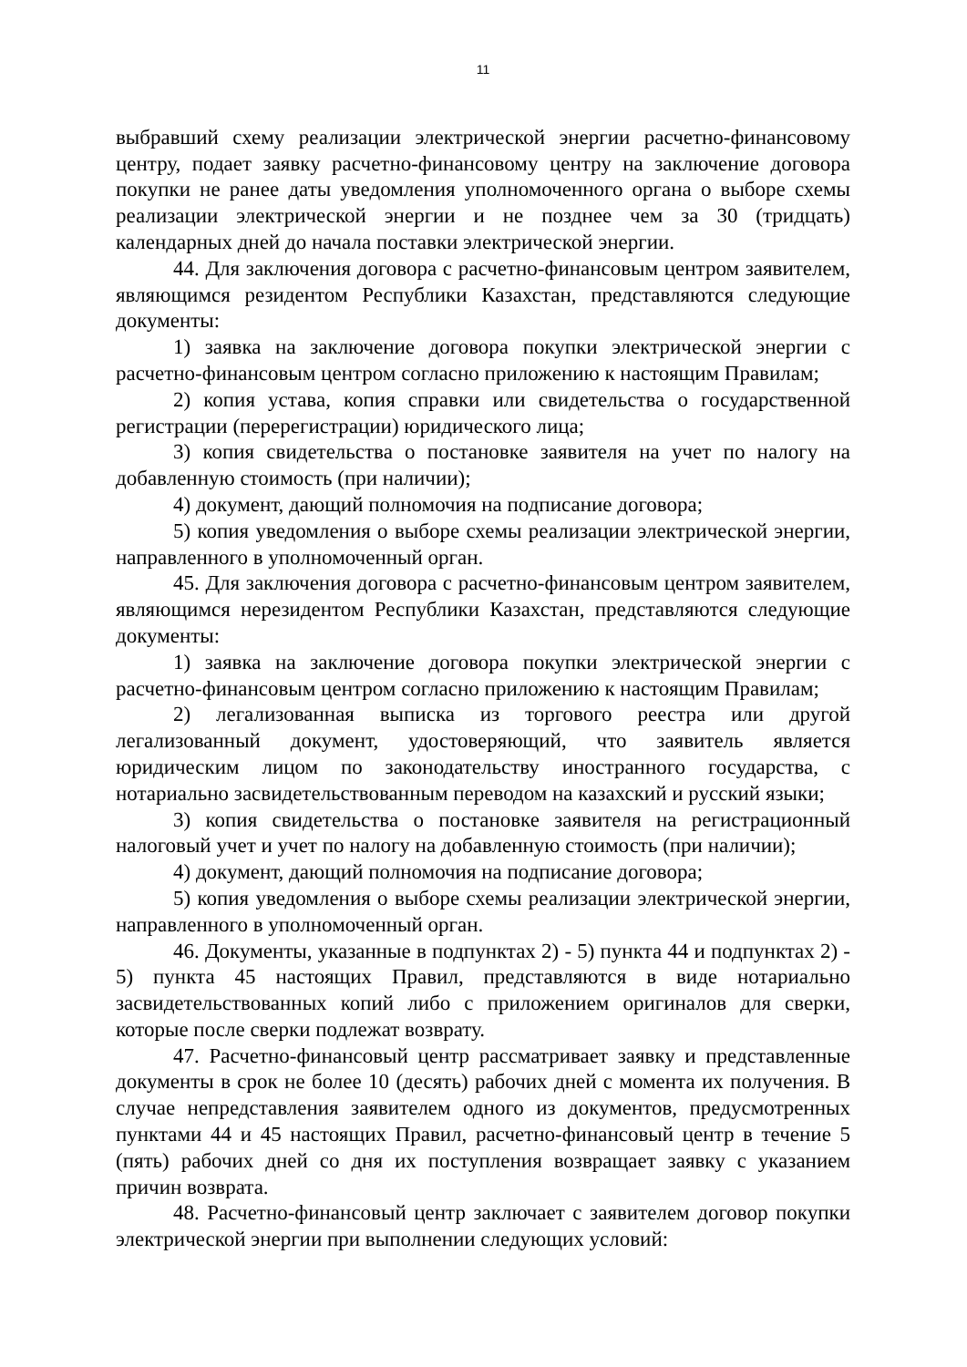11
выбравший схему реализации электрической энергии расчетно-финансовому центру, подает заявку расчетно-финансовому центру на заключение договора покупки не ранее даты уведомления уполномоченного органа о выборе схемы реализации электрической энергии и не позднее чем за 30 (тридцать) календарных дней до начала поставки электрической энергии.
44. Для заключения договора с расчетно-финансовым центром заявителем, являющимся резидентом Республики Казахстан, представляются следующие документы:
1) заявка на заключение договора покупки электрической энергии с расчетно-финансовым центром согласно приложению к настоящим Правилам;
2) копия устава, копия справки или свидетельства о государственной регистрации (перерегистрации) юридического лица;
3) копия свидетельства о постановке заявителя на учет по налогу на добавленную стоимость (при наличии);
4) документ, дающий полномочия на подписание договора;
5) копия уведомления о выборе схемы реализации электрической энергии, направленного в уполномоченный орган.
45. Для заключения договора с расчетно-финансовым центром заявителем, являющимся нерезидентом Республики Казахстан, представляются следующие документы:
1) заявка на заключение договора покупки электрической энергии с расчетно-финансовым центром согласно приложению к настоящим Правилам;
2) легализованная выписка из торгового реестра или другой легализованный документ, удостоверяющий, что заявитель является юридическим лицом по законодательству иностранного государства, с нотариально засвидетельствованным переводом на казахский и русский языки;
3) копия свидетельства о постановке заявителя на регистрационный налоговый учет и учет по налогу на добавленную стоимость (при наличии);
4) документ, дающий полномочия на подписание договора;
5) копия уведомления о выборе схемы реализации электрической энергии, направленного в уполномоченный орган.
46. Документы, указанные в подпунктах 2) - 5) пункта 44 и подпунктах 2) - 5) пункта 45 настоящих Правил, представляются в виде нотариально засвидетельствованных копий либо с приложением оригиналов для сверки, которые после сверки подлежат возврату.
47. Расчетно-финансовый центр рассматривает заявку и представленные документы в срок не более 10 (десять) рабочих дней с момента их получения. В случае непредставления заявителем одного из документов, предусмотренных пунктами 44 и 45 настоящих Правил, расчетно-финансовый центр в течение 5 (пять) рабочих дней со дня их поступления возвращает заявку с указанием причин возврата.
48. Расчетно-финансовый центр заключает с заявителем договор покупки электрической энергии при выполнении следующих условий: